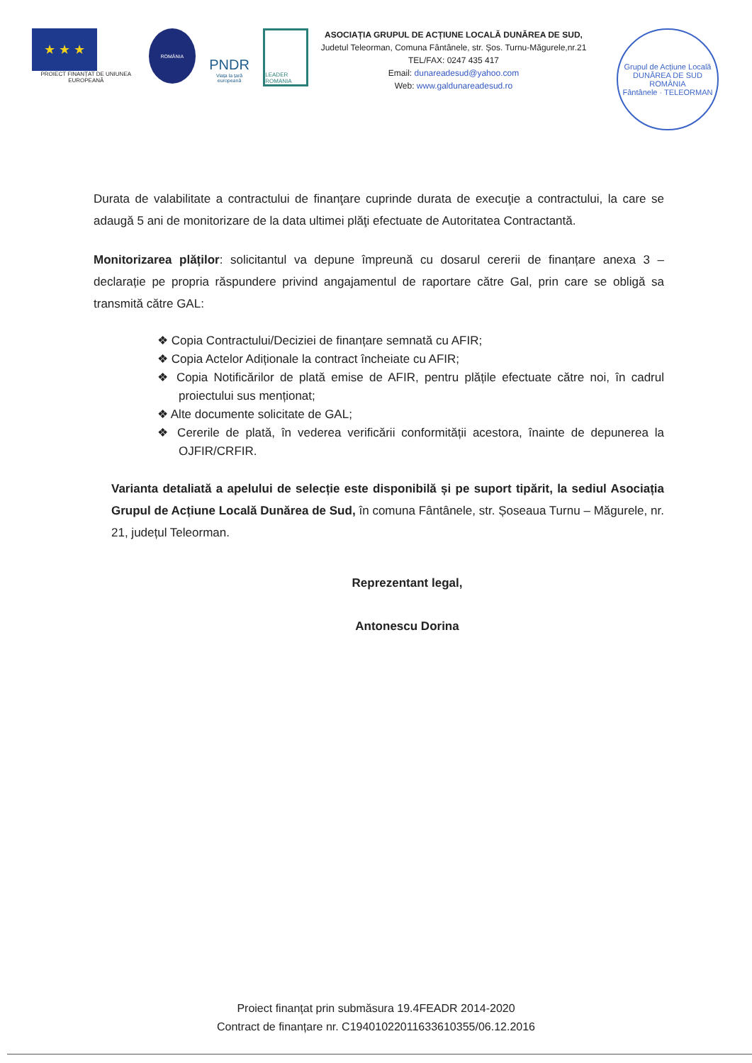★ ★ ★
PROIECT FINANȚAT DE UNIUNEA EUROPEANĂ
ROMÂNIA
PNDR
Viața la țară europeană
LEADER ROMANIA
ASOCIAȚIA GRUPUL DE ACȚIUNE LOCALĂ DUNĂREA DE SUD,
Judetul Teleorman, Comuna Fântânele, str. Șos. Turnu-Măgurele,nr.21
TEL/FAX: 0247 435 417
Email: dunareadesud@yahoo.com
Web: www.galdunareadesud.ro
Grupul de Acțiune Locală
DUNĂREA DE SUD
ROMÂNIA
Fântânele · TELEORMAN
Durata de valabilitate a contractului de finanţare cuprinde durata de execuţie a contractului, la care se adaugă 5 ani de monitorizare de la data ultimei plăţi efectuate de Autoritatea Contractantă.
Monitorizarea plăților: solicitantul va depune împreună cu dosarul cererii de finanțare anexa 3 – declarație pe propria răspundere privind angajamentul de raportare către Gal, prin care se obligă sa transmită către GAL:
❖ Copia Contractului/Deciziei de finanțare semnată cu AFIR;
❖ Copia Actelor Adiționale la contract încheiate cu AFIR;
❖ Copia Notificărilor de plată emise de AFIR, pentru plățile efectuate către noi, în cadrul proiectului sus menționat;
❖ Alte documente solicitate de GAL;
❖ Cererile de plată, în vederea verificării conformității acestora, înainte de depunerea la OJFIR/CRFIR.
Varianta detaliată a apelului de selecție este disponibilă și pe suport tipărit, la sediul Asociația Grupul de Acțiune Locală Dunărea de Sud, în comuna Fântânele, str. Șoseaua Turnu – Măgurele, nr. 21, județul Teleorman.
Reprezentant legal,
Antonescu Dorina
Proiect finanțat prin submăsura 19.4FEADR 2014-2020
Contract de finanțare nr. C19401022011633610355/06.12.2016